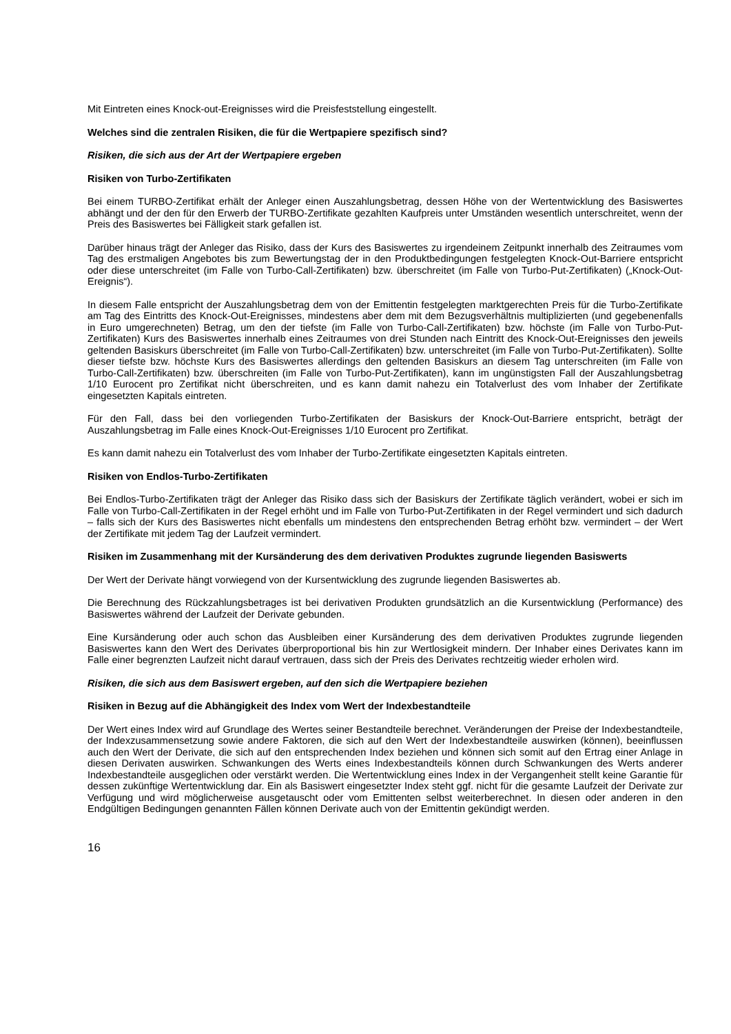Mit Eintreten eines Knock-out-Ereignisses wird die Preisfeststellung eingestellt.
Welches sind die zentralen Risiken, die für die Wertpapiere spezifisch sind?
Risiken, die sich aus der Art der Wertpapiere ergeben
Risiken von Turbo-Zertifikaten
Bei einem TURBO-Zertifikat erhält der Anleger einen Auszahlungsbetrag, dessen Höhe von der Wertentwicklung des Basiswertes abhängt und der den für den Erwerb der TURBO-Zertifikate gezahlten Kaufpreis unter Umständen wesentlich unterschreitet, wenn der Preis des Basiswertes bei Fälligkeit stark gefallen ist.
Darüber hinaus trägt der Anleger das Risiko, dass der Kurs des Basiswertes zu irgendeinem Zeitpunkt innerhalb des Zeitraumes vom Tag des erstmaligen Angebotes bis zum Bewertungstag der in den Produktbedingungen festgelegten Knock-Out-Barriere entspricht oder diese unterschreitet (im Falle von Turbo-Call-Zertifikaten) bzw. überschreitet (im Falle von Turbo-Put-Zertifikaten) („Knock-Out-Ereignis“).
In diesem Falle entspricht der Auszahlungsbetrag dem von der Emittentin festgelegten marktgerechten Preis für die Turbo-Zertifikate am Tag des Eintritts des Knock-Out-Ereignisses, mindestens aber dem mit dem Bezugsverhältnis multiplizierten (und gegebenenfalls in Euro umgerechneten) Betrag, um den der tiefste (im Falle von Turbo-Call-Zertifikaten) bzw. höchste (im Falle von Turbo-Put-Zertifikaten) Kurs des Basiswertes innerhalb eines Zeitraumes von drei Stunden nach Eintritt des Knock-Out-Ereignisses den jeweils geltenden Basiskurs überschreitet (im Falle von Turbo-Call-Zertifikaten) bzw. unterschreitet (im Falle von Turbo-Put-Zertifikaten). Sollte dieser tiefste bzw. höchste Kurs des Basiswertes allerdings den geltenden Basiskurs an diesem Tag unterschreiten (im Falle von Turbo-Call-Zertifikaten) bzw. überschreiten (im Falle von Turbo-Put-Zertifikaten), kann im ungünstigsten Fall der Auszahlungsbetrag 1/10 Eurocent pro Zertifikat nicht überschreiten, und es kann damit nahezu ein Totalverlust des vom Inhaber der Zertifikate eingesetzten Kapitals eintreten.
Für den Fall, dass bei den vorliegenden Turbo-Zertifikaten der Basiskurs der Knock-Out-Barriere entspricht, beträgt der Auszahlungsbetrag im Falle eines Knock-Out-Ereignisses 1/10 Eurocent pro Zertifikat.
Es kann damit nahezu ein Totalverlust des vom Inhaber der Turbo-Zertifikate eingesetzten Kapitals eintreten.
Risiken von Endlos-Turbo-Zertifikaten
Bei Endlos-Turbo-Zertifikaten trägt der Anleger das Risiko dass sich der Basiskurs der Zertifikate täglich verändert, wobei er sich im Falle von Turbo-Call-Zertifikaten in der Regel erhöht und im Falle von Turbo-Put-Zertifikaten in der Regel vermindert und sich dadurch – falls sich der Kurs des Basiswertes nicht ebenfalls um mindestens den entsprechenden Betrag erhöht bzw. vermindert – der Wert der Zertifikate mit jedem Tag der Laufzeit vermindert.
Risiken im Zusammenhang mit der Kursänderung des dem derivativen Produktes zugrunde liegenden Basiswerts
Der Wert der Derivate hängt vorwiegend von der Kursentwicklung des zugrunde liegenden Basiswertes ab.
Die Berechnung des Rückzahlungsbetrages ist bei derivativen Produkten grundsätzlich an die Kursentwicklung (Performance) des Basiswertes während der Laufzeit der Derivate gebunden.
Eine Kursänderung oder auch schon das Ausbleiben einer Kursänderung des dem derivativen Produktes zugrunde liegenden Basiswertes kann den Wert des Derivates überproportional bis hin zur Wertlosigkeit mindern. Der Inhaber eines Derivates kann im Falle einer begrenzten Laufzeit nicht darauf vertrauen, dass sich der Preis des Derivates rechtzeitig wieder erholen wird.
Risiken, die sich aus dem Basiswert ergeben, auf den sich die Wertpapiere beziehen
Risiken in Bezug auf die Abhängigkeit des Index vom Wert der Indexbestandteile
Der Wert eines Index wird auf Grundlage des Wertes seiner Bestandteile berechnet. Veränderungen der Preise der Indexbestandteile, der Indexzusammensetzung sowie andere Faktoren, die sich auf den Wert der Indexbestandteile auswirken (können), beeinflussen auch den Wert der Derivate, die sich auf den entsprechenden Index beziehen und können sich somit auf den Ertrag einer Anlage in diesen Derivaten auswirken. Schwankungen des Werts eines Indexbestandteils können durch Schwankungen des Werts anderer Indexbestandteile ausgeglichen oder verstärkt werden. Die Wertentwicklung eines Index in der Vergangenheit stellt keine Garantie für dessen zukünftige Wertentwicklung dar. Ein als Basiswert eingesetzter Index steht ggf. nicht für die gesamte Laufzeit der Derivate zur Verfügung und wird möglicherweise ausgetauscht oder vom Emittenten selbst weiterberechnet. In diesen oder anderen in den Endgültigen Bedingungen genannten Fällen können Derivate auch von der Emittentin gekündigt werden.
16